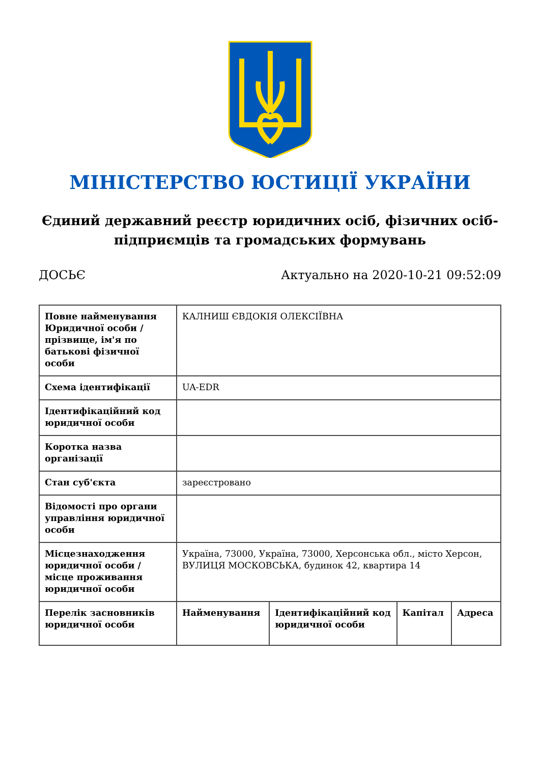МІНІСТЕРСТВО ЮСТИЦІЇ УКРАЇНИ
Єдиний державний реєстр юридичних осіб, фізичних осіб-підприємців та громадських формувань
ДОСЬЄ Актуально на 2020-10-21 09:52:09
| Повне найменування Юридичної особи / прізвище, ім'я по батькові фізичної особи | КАЛНИШ ЄВДОКІЯ ОЛЕКСІЇВНА | | | |
| Схема ідентифікації | UA-EDR | | | |
| Ідентифікаційний код юридичної особи | | | | |
| Коротка назва організації | | | | |
| Стан суб'єкта | зареєстровано | | | |
| Відомості про органи управління юридичної особи | | | | |
| Місцезнаходження юридичної особи / місце проживання юридичної особи | Україна, 73000, Україна, 73000, Херсонська обл., місто Херсон, ВУЛИЦЯ МОСКОВСЬКА, будинок 42, квартира 14 | | | |
| Перелік засновників юридичної особи | Найменування | Ідентифікаційний код юридичної особи | Капітал | Адреса |